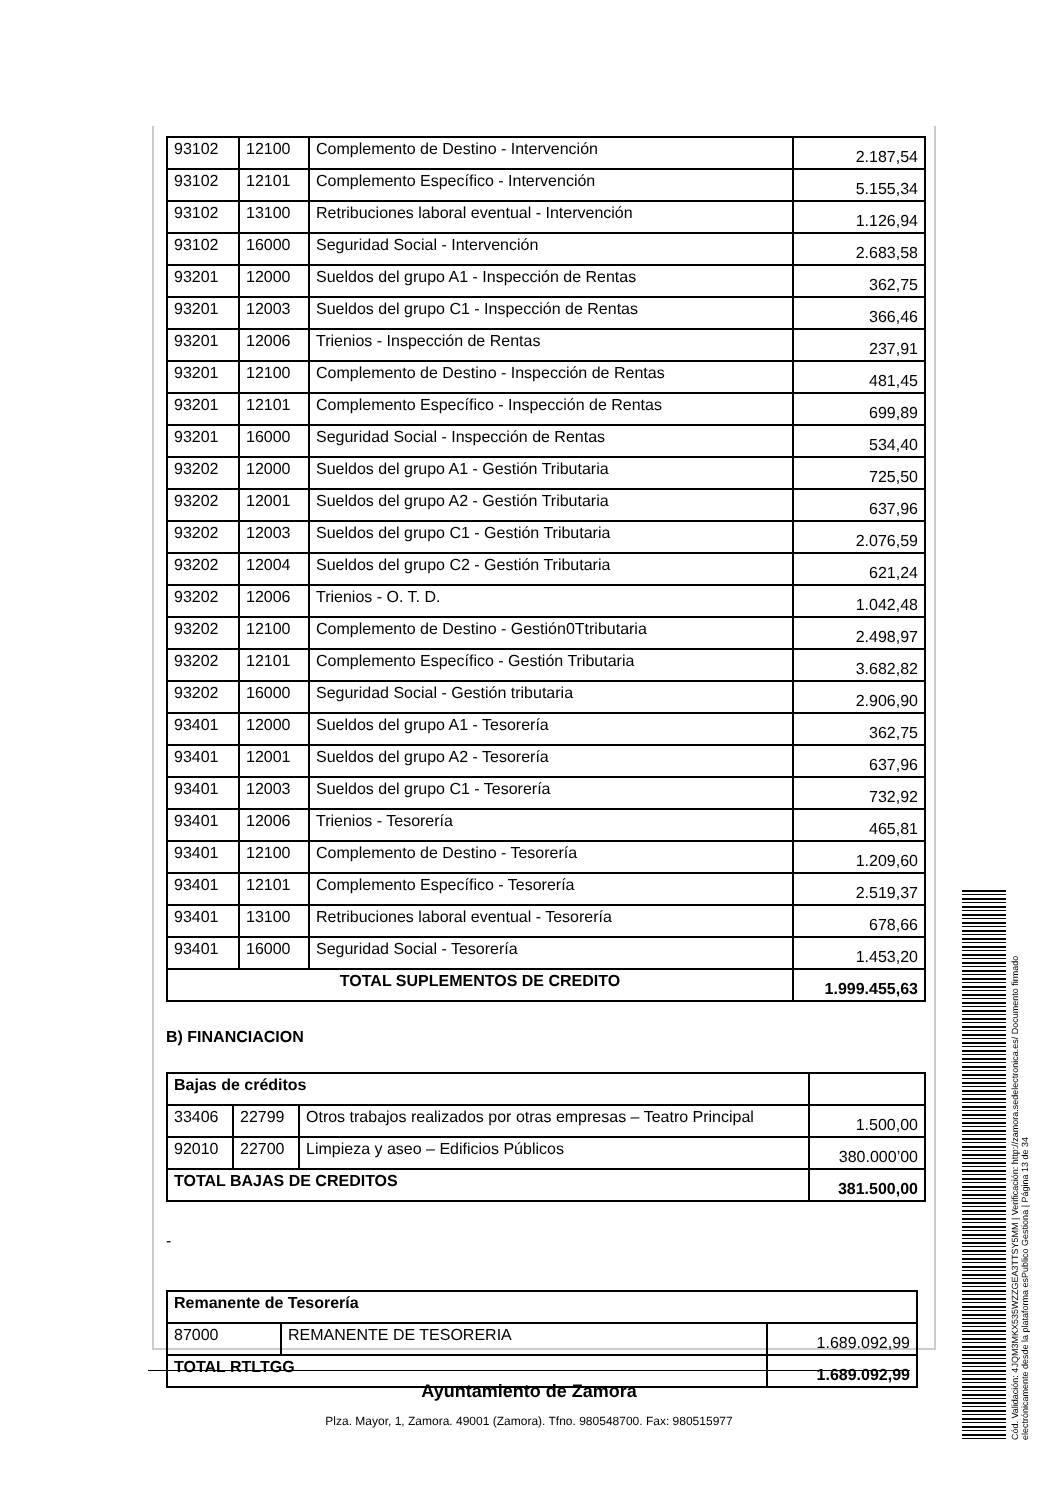| 93102 | 12100 | Complemento de Destino - Intervención | 2.187,54 |
| 93102 | 12101 | Complemento Específico - Intervención | 5.155,34 |
| 93102 | 13100 | Retribuciones laboral eventual - Intervención | 1.126,94 |
| 93102 | 16000 | Seguridad Social - Intervención | 2.683,58 |
| 93201 | 12000 | Sueldos del grupo A1 - Inspección de Rentas | 362,75 |
| 93201 | 12003 | Sueldos del grupo C1 - Inspección de Rentas | 366,46 |
| 93201 | 12006 | Trienios - Inspección de Rentas | 237,91 |
| 93201 | 12100 | Complemento de Destino - Inspección de Rentas | 481,45 |
| 93201 | 12101 | Complemento Específico - Inspección de Rentas | 699,89 |
| 93201 | 16000 | Seguridad Social - Inspección de Rentas | 534,40 |
| 93202 | 12000 | Sueldos del grupo A1 - Gestión Tributaria | 725,50 |
| 93202 | 12001 | Sueldos del grupo A2 - Gestión Tributaria | 637,96 |
| 93202 | 12003 | Sueldos del grupo C1 - Gestión Tributaria | 2.076,59 |
| 93202 | 12004 | Sueldos del grupo C2 - Gestión Tributaria | 621,24 |
| 93202 | 12006 | Trienios - O. T. D. | 1.042,48 |
| 93202 | 12100 | Complemento de Destino - Gestión0Ttributaria | 2.498,97 |
| 93202 | 12101 | Complemento Específico - Gestión Tributaria | 3.682,82 |
| 93202 | 16000 | Seguridad Social - Gestión tributaria | 2.906,90 |
| 93401 | 12000 | Sueldos del grupo A1 - Tesorería | 362,75 |
| 93401 | 12001 | Sueldos del grupo A2 - Tesorería | 637,96 |
| 93401 | 12003 | Sueldos del grupo C1 - Tesorería | 732,92 |
| 93401 | 12006 | Trienios - Tesorería | 465,81 |
| 93401 | 12100 | Complemento de Destino - Tesorería | 1.209,60 |
| 93401 | 12101 | Complemento Específico - Tesorería | 2.519,37 |
| 93401 | 13100 | Retribuciones laboral eventual - Tesorería | 678,66 |
| 93401 | 16000 | Seguridad Social - Tesorería | 1.453,20 |
| TOTAL SUPLEMENTOS DE CREDITO | | | 1.999.455,63 |
B) FINANCIACION
| Bajas de créditos | | | |
| 33406 | 22799 | Otros trabajos realizados por otras empresas – Teatro Principal | 1.500,00 |
| 92010 | 22700 | Limpieza y aseo – Edificios Públicos | 380.000’00 |
| TOTAL BAJAS DE CREDITOS | | | 381.500,00 |
-
| Remanente de Tesorería | | |
| 87000 | REMANENTE DE TESORERIA | 1.689.092,99 |
| TOTAL RTLTGG | | 1.689.092,99 |
Ayuntamiento de Zamora
Plza. Mayor, 1, Zamora. 49001 (Zamora). Tfno. 980548700. Fax: 980515977
Cód. Validación: 4JQM3MKX535WZZGEA3TTSY5MM | Verificación: http://zamora.sedelectronica.es/ Documento firmado electrónicamente desde la plataforma esPublico Gestiona | Página 13 de 34